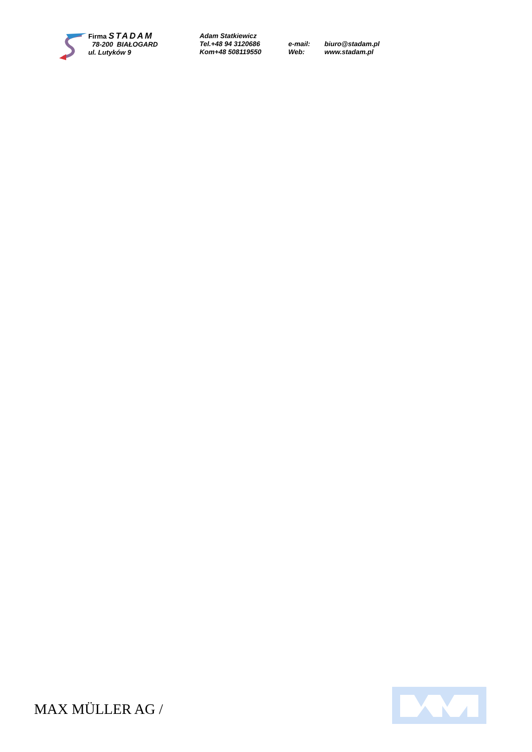Firma STADAM
78-200 BIAŁOGARD
ul. Lutyków 9
Adam Statkiewicz
Tel.+48 94 3120686
Kom+48 508119550
e-mail:
Web:
biuro@stadam.pl
www.stadam.pl
MAX MÜLLER AG /